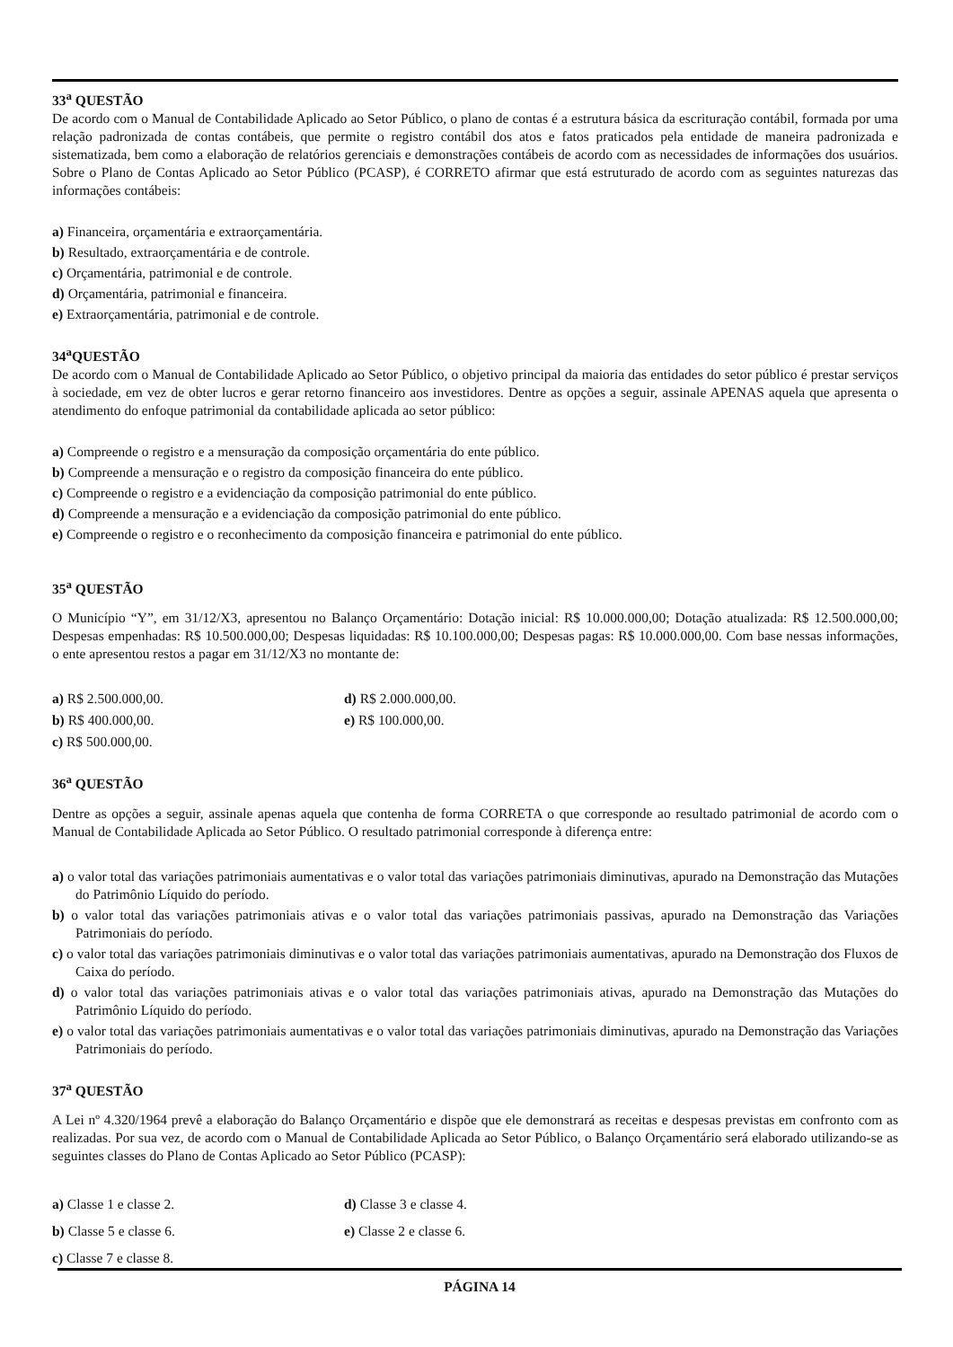33<sup>a</sup> QUESTÃO
De acordo com o Manual de Contabilidade Aplicado ao Setor Público, o plano de contas é a estrutura básica da escrituração contábil, formada por uma relação padronizada de contas contábeis, que permite o registro contábil dos atos e fatos praticados pela entidade de maneira padronizada e sistematizada, bem como a elaboração de relatórios gerenciais e demonstrações contábeis de acordo com as necessidades de informações dos usuários. Sobre o Plano de Contas Aplicado ao Setor Público (PCASP), é CORRETO afirmar que está estruturado de acordo com as seguintes naturezas das informações contábeis:
a) Financeira, orçamentária e extraorçamentária.
b) Resultado, extraorçamentária e de controle.
c) Orçamentária, patrimonial e de controle.
d) Orçamentária, patrimonial e financeira.
e) Extraorçamentária, patrimonial e de controle.
34<sup>a</sup>QUESTÃO
De acordo com o Manual de Contabilidade Aplicado ao Setor Público, o objetivo principal da maioria das entidades do setor público é prestar serviços à sociedade, em vez de obter lucros e gerar retorno financeiro aos investidores. Dentre as opções a seguir, assinale APENAS aquela que apresenta o atendimento do enfoque patrimonial da contabilidade aplicada ao setor público:
a) Compreende o registro e a mensuração da composição orçamentária do ente público.
b) Compreende a mensuração e o registro da composição financeira do ente público.
c) Compreende o registro e a evidenciação da composição patrimonial do ente público.
d) Compreende a mensuração e a evidenciação da composição patrimonial do ente público.
e) Compreende o registro e o reconhecimento da composição financeira e patrimonial do ente público.
35<sup>a</sup> QUESTÃO
O Município “Y”, em 31/12/X3, apresentou no Balanço Orçamentário: Dotação inicial: R$ 10.000.000,00; Dotação atualizada: R$ 12.500.000,00; Despesas empenhadas: R$ 10.500.000,00; Despesas liquidadas: R$ 10.100.000,00; Despesas pagas: R$ 10.000.000,00. Com base nessas informações, o ente apresentou restos a pagar em 31/12/X3 no montante de:
a) R$ 2.500.000,00.
d) R$ 2.000.000,00.
b) R$ 400.000,00.
e) R$ 100.000,00.
c) R$ 500.000,00.
36<sup>a</sup> QUESTÃO
Dentre as opções a seguir, assinale apenas aquela que contenha de forma CORRETA o que corresponde ao resultado patrimonial de acordo com o Manual de Contabilidade Aplicada ao Setor Público. O resultado patrimonial corresponde à diferença entre:
a) o valor total das variações patrimoniais aumentativas e o valor total das variações patrimoniais diminutivas, apurado na Demonstração das Mutações do Patrimônio Líquido do período.
b) o valor total das variações patrimoniais ativas e o valor total das variações patrimoniais passivas, apurado na Demonstração das Variações Patrimoniais do período.
c) o valor total das variações patrimoniais diminutivas e o valor total das variações patrimoniais aumentativas, apurado na Demonstração dos Fluxos de Caixa do período.
d) o valor total das variações patrimoniais ativas e o valor total das variações patrimoniais ativas, apurado na Demonstração das Mutações do Patrimônio Líquido do período.
e) o valor total das variações patrimoniais aumentativas e o valor total das variações patrimoniais diminutivas, apurado na Demonstração das Variações Patrimoniais do período.
37<sup>a</sup> QUESTÃO
A Lei nº 4.320/1964 prevê a elaboração do Balanço Orçamentário e dispõe que ele demonstrará as receitas e despesas previstas em confronto com as realizadas. Por sua vez, de acordo com o Manual de Contabilidade Aplicada ao Setor Público, o Balanço Orçamentário será elaborado utilizando-se as seguintes classes do Plano de Contas Aplicado ao Setor Público (PCASP):
a) Classe 1 e classe 2.
d) Classe 3 e classe 4.
b) Classe 5 e classe 6.
e) Classe 2 e classe 6.
c) Classe 7 e classe 8.
PÁGINA 14